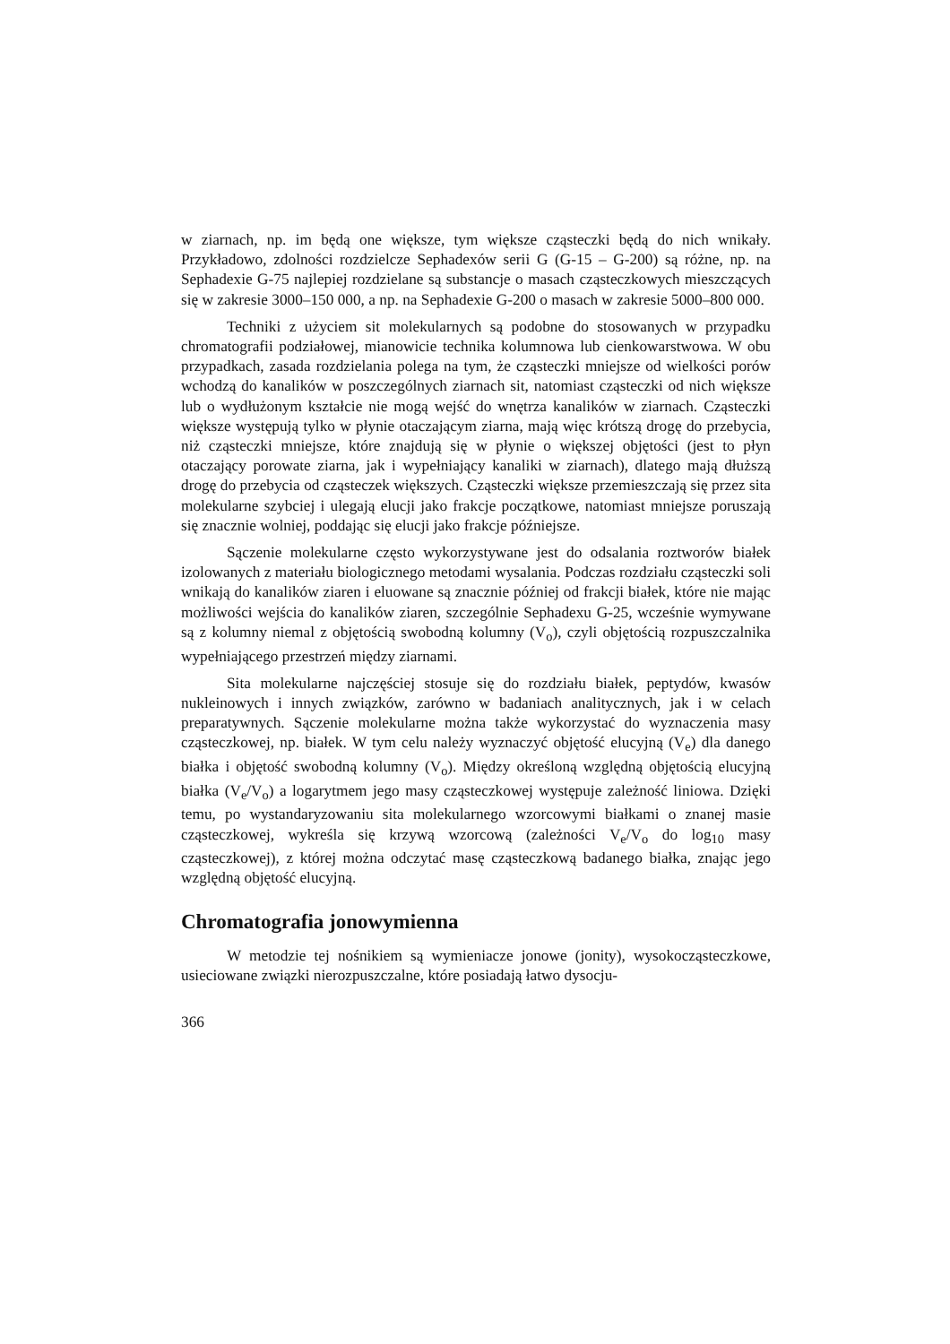w ziarnach, np. im będą one większe, tym większe cząsteczki będą do nich wnikały. Przykładowo, zdolności rozdzielcze Sephadexów serii G (G-15 – G-200) są różne, np. na Sephadexie G-75 najlepiej rozdzielane są substancje o masach cząsteczkowych mieszczących się w zakresie 3000–150 000, a np. na Sephadexie G-200 o masach w zakresie 5000–800 000.
Techniki z użyciem sit molekularnych są podobne do stosowanych w przypadku chromatografii podziałowej, mianowicie technika kolumnowa lub cienkowarstwowa. W obu przypadkach, zasada rozdzielania polega na tym, że cząsteczki mniejsze od wielkości porów wchodzą do kanalików w poszczególnych ziarnach sit, natomiast cząsteczki od nich większe lub o wydłużonym kształcie nie mogą wejść do wnętrza kanalików w ziarnach. Cząsteczki większe występują tylko w płynie otaczającym ziarna, mają więc krótszą drogę do przebycia, niż cząsteczki mniejsze, które znajdują się w płynie o większej objętości (jest to płyn otaczający porowate ziarna, jak i wypełniający kanaliki w ziarnach), dlatego mają dłuższą drogę do przebycia od cząsteczek większych. Cząsteczki większe przemieszczają się przez sita molekularne szybciej i ulegają elucji jako frakcje początkowe, natomiast mniejsze poruszają się znacznie wolniej, poddając się elucji jako frakcje późniejsze.
Sączenie molekularne często wykorzystywane jest do odsalania roztworów białek izolowanych z materiału biologicznego metodami wysalania. Podczas rozdziału cząsteczki soli wnikają do kanalików ziaren i eluowane są znacznie później od frakcji białek, które nie mając możliwości wejścia do kanalików ziaren, szczególnie Sephadexu G-25, wcześnie wymywane są z kolumny niemal z objętością swobodną kolumny (V<sub>o</sub>), czyli objętością rozpuszczalnika wypełniającego przestrzeń między ziarnami.
Sita molekularne najczęściej stosuje się do rozdziału białek, peptydów, kwasów nukleinowych i innych związków, zarówno w badaniach analitycznych, jak i w celach preparatywnych. Sączenie molekularne można także wykorzystać do wyznaczenia masy cząsteczkowej, np. białek. W tym celu należy wyznaczyć objętość elucyjną (V<sub>e</sub>) dla danego białka i objętość swobodną kolumny (V<sub>o</sub>). Między określoną względną objętością elucyjną białka (V<sub>e</sub>/V<sub>o</sub>) a logarytmem jego masy cząsteczkowej występuje zależność liniowa. Dzięki temu, po wystandaryzowaniu sita molekularnego wzorcowymi białkami o znanej masie cząsteczkowej, wykreśla się krzywą wzorcową (zależności V<sub>e</sub>/V<sub>o</sub> do log<sub>10</sub> masy cząsteczkowej), z której można odczytać masę cząsteczkową badanego białka, znając jego względną objętość elucyjną.
Chromatografia jonowymienna
W metodzie tej nośnikiem są wymieniacze jonowe (jonity), wysokocząsteczkowe, usieciowane związki nierozpuszczalne, które posiadają łatwo dysocju-
366